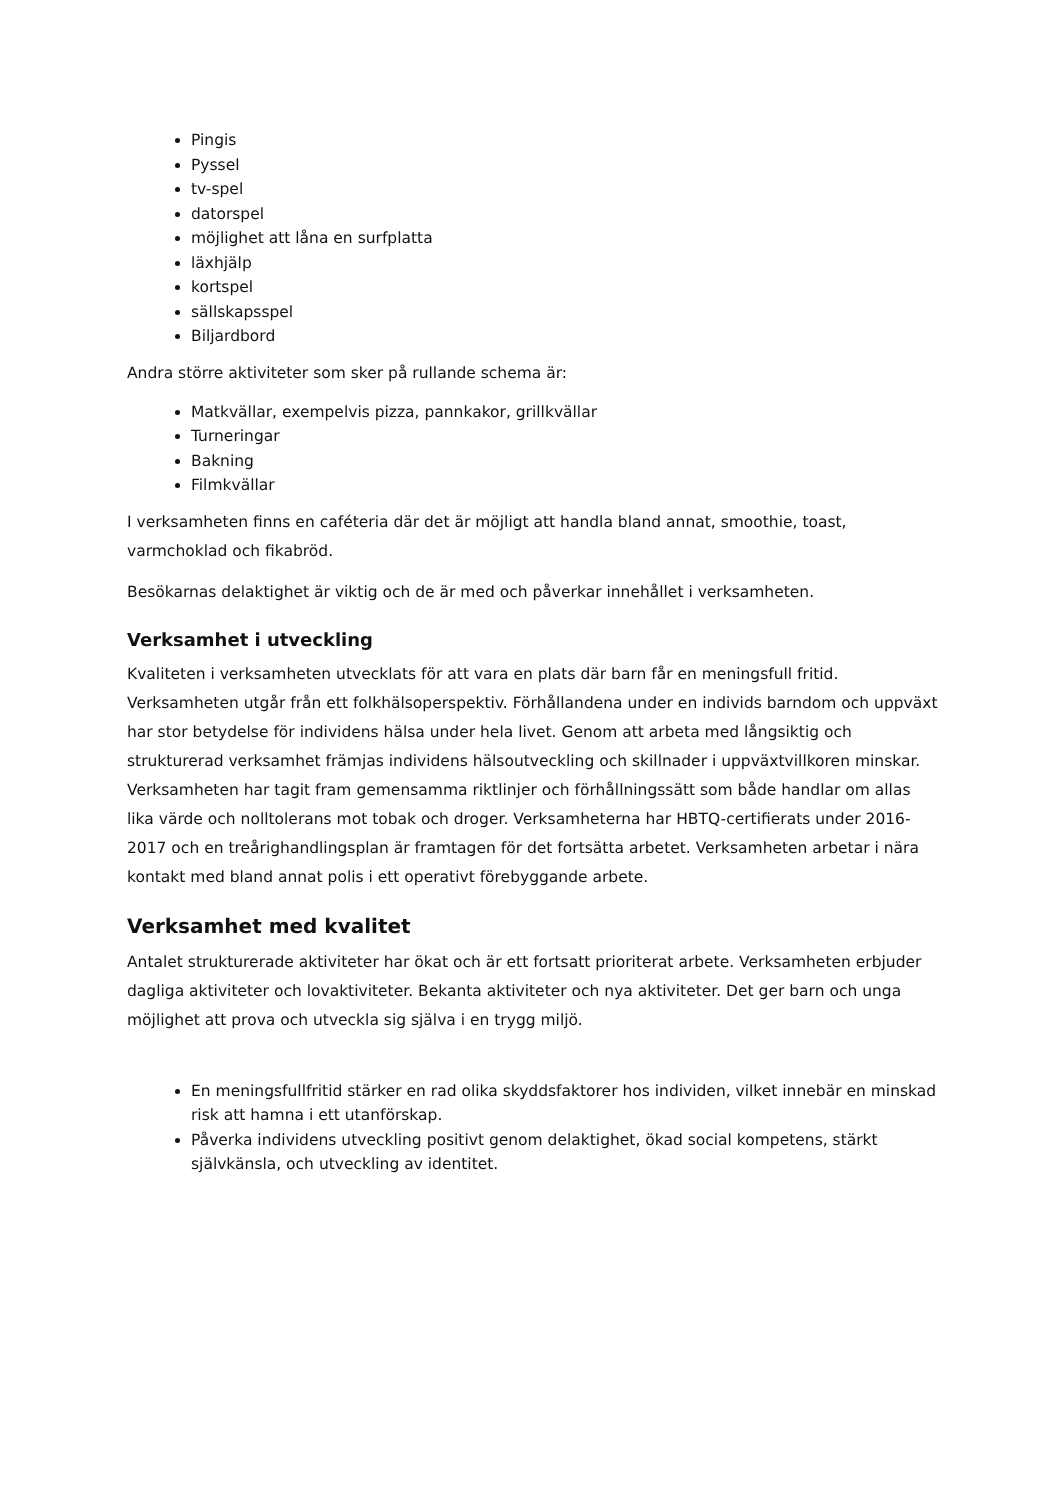Pingis
Pyssel
tv-spel
datorspel
möjlighet att låna en surfplatta
läxhjälp
kortspel
sällskapsspel
Biljardbord
Andra större aktiviteter som sker på rullande schema är:
Matkvällar, exempelvis pizza, pannkakor, grillkvällar
Turneringar
Bakning
Filmkvällar
I verksamheten finns en caféteria där det är möjligt att handla bland annat, smoothie, toast, varmchoklad och fikabröd.
Besökarnas delaktighet är viktig och de är med och påverkar innehållet i verksamheten.
Verksamhet i utveckling
Kvaliteten i verksamheten utvecklats för att vara en plats där barn får en meningsfull fritid. Verksamheten utgår från ett folkhälsoperspektiv. Förhållandena under en individs barndom och uppväxt har stor betydelse för individens hälsa under hela livet. Genom att arbeta med långsiktig och strukturerad verksamhet främjas individens hälsoutveckling och skillnader i uppväxtvillkoren minskar. Verksamheten har tagit fram gemensamma riktlinjer och förhållningssätt som både handlar om allas lika värde och nolltolerans mot tobak och droger. Verksamheterna har HBTQ-certifierats under 2016-2017 och en treårighandlingsplan är framtagen för det fortsätta arbetet. Verksamheten arbetar i nära kontakt med bland annat polis i ett operativt förebyggande arbete.
Verksamhet med kvalitet
Antalet strukturerade aktiviteter har ökat och är ett fortsatt prioriterat arbete. Verksamheten erbjuder dagliga aktiviteter och lovaktiviteter. Bekanta aktiviteter och nya aktiviteter. Det ger barn och unga möjlighet att prova och utveckla sig själva i en trygg miljö.
En meningsfullfritid stärker en rad olika skyddsfaktorer hos individen, vilket innebär en minskad risk att hamna i ett utanförskap.
Påverka individens utveckling positivt genom delaktighet, ökad social kompetens, stärkt självkänsla, och utveckling av identitet.